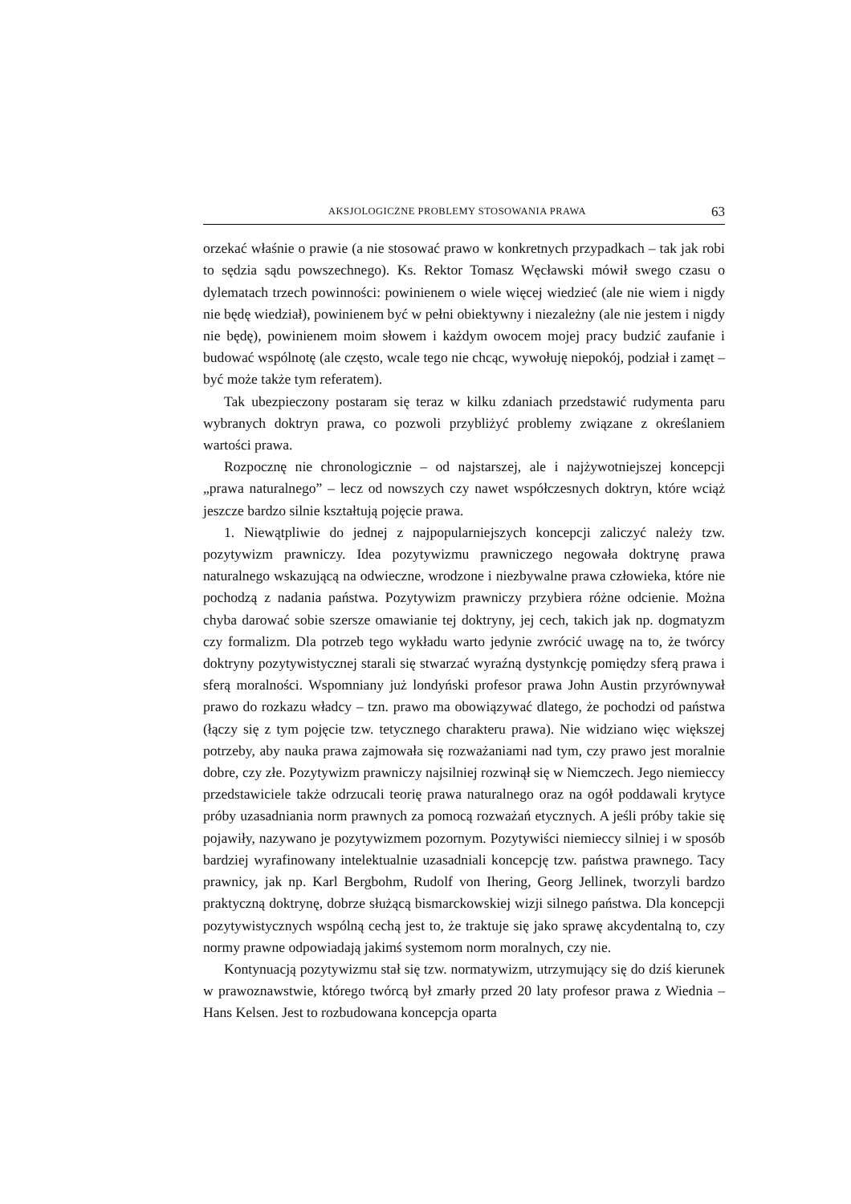AKSJOLOGICZNE PROBLEMY STOSOWANIA PRAWA 63
orzekać właśnie o prawie (a nie stosować prawo w konkretnych przypadkach – tak jak robi to sędzia sądu powszechnego). Ks. Rektor Tomasz Węcławski mówił swego czasu o dylematach trzech powinności: powinienem o wiele więcej wiedzieć (ale nie wiem i nigdy nie będę wiedział), powinienem być w pełni obiektywny i niezależny (ale nie jestem i nigdy nie będę), powinienem moim słowem i każdym owocem mojej pracy budzić zaufanie i budować wspólnotę (ale często, wcale tego nie chcąc, wywołuję niepokój, podział i zamęt – być może także tym referatem).
Tak ubezpieczony postaram się teraz w kilku zdaniach przedstawić rudymenta paru wybranych doktryn prawa, co pozwoli przybliżyć problemy związane z określaniem wartości prawa.
Rozpocznę nie chronologicznie – od najstarszej, ale i najżywotniejszej koncepcji „prawa naturalnego” – lecz od nowszych czy nawet współczesnych doktryn, które wciąż jeszcze bardzo silnie kształtują pojęcie prawa.
1. Niewątpliwie do jednej z najpopularniejszych koncepcji zaliczyć należy tzw. pozytywizm prawniczy. Idea pozytywizmu prawniczego negowała doktrynę prawa naturalnego wskazującą na odwieczne, wrodzone i niezbywalne prawa człowieka, które nie pochodzą z nadania państwa. Pozytywizm prawniczy przybiera różne odcienie. Można chyba darować sobie szersze omawianie tej doktryny, jej cech, takich jak np. dogmatyzm czy formalizm. Dla potrzeb tego wykładu warto jedynie zwrócić uwagę na to, że twórcy doktryny pozytywistycznej starali się stwarzać wyraźną dystynkcję pomiędzy sferą prawa i sferą moralności. Wspomniany już londyński profesor prawa John Austin przyrównywał prawo do rozkazu władcy – tzn. prawo ma obowiązywać dlatego, że pochodzi od państwa (łączy się z tym pojęcie tzw. tetycznego charakteru prawa). Nie widziano więc większej potrzeby, aby nauka prawa zajmowała się rozważaniami nad tym, czy prawo jest moralnie dobre, czy złe. Pozytywizm prawniczy najsilniej rozwinął się w Niemczech. Jego niemieccy przedstawiciele także odrzucali teorię prawa naturalnego oraz na ogół poddawali krytyce próby uzasadniania norm prawnych za pomocą rozważań etycznych. A jeśli próby takie się pojawiły, nazywano je pozytywizmem pozornym. Pozytywiści niemieccy silniej i w sposób bardziej wyrafinowany intelektualnie uzasadniali koncepcję tzw. państwa prawnego. Tacy prawnicy, jak np. Karl Bergbohm, Rudolf von Ihering, Georg Jellinek, tworzyli bardzo praktyczną doktrynę, dobrze służącą bismarckowskiej wizji silnego państwa. Dla koncepcji pozytywistycznych wspólną cechą jest to, że traktuje się jako sprawę akcydentalną to, czy normy prawne odpowiadają jakimś systemom norm moralnych, czy nie.
Kontynuacją pozytywizmu stał się tzw. normatywizm, utrzymujący się do dziś kierunek w prawoznawstwie, którego twórcą był zmarły przed 20 laty profesor prawa z Wiednia – Hans Kelsen. Jest to rozbudowana koncepcja oparta